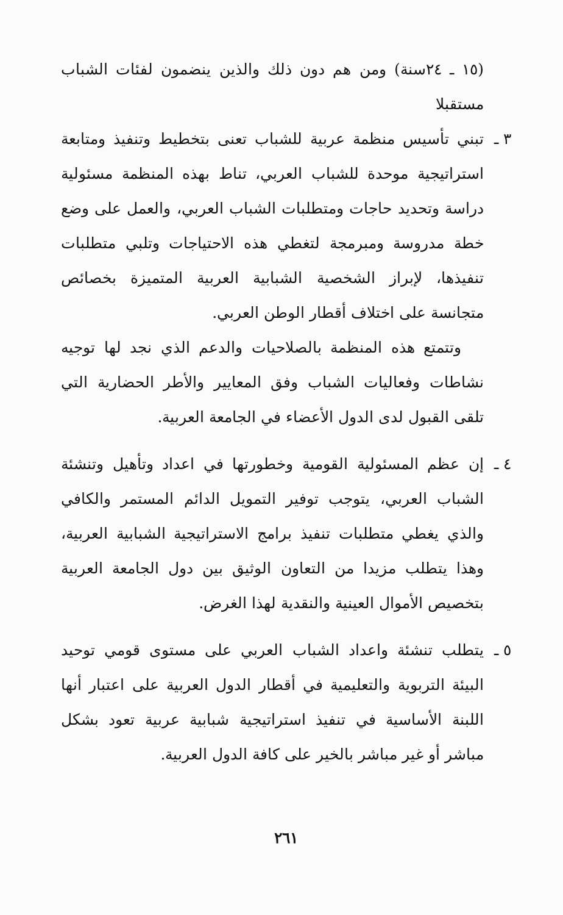(١٥ ـ ٢٤سنة) ومن هم دون ذلك والذين ينضمون لفئات الشباب مستقبلا
٣ ـ تبني تأسيس منظمة عربية للشباب تعنى بتخطيط وتنفيذ ومتابعة استراتيجية موحدة للشباب العربي، تناط بهذه المنظمة مسئولية دراسة وتحديد حاجات ومتطلبات الشباب العربي، والعمل على وضع خطة مدروسة ومبرمجة لتغطي هذه الاحتياجات وتلبي متطلبات تنفيذها، لإبراز الشخصية الشبابية العربية المتميزة بخصائص متجانسة على اختلاف أقطار الوطن العربي.
وتتمتع هذه المنظمة بالصلاحيات والدعم الذي نجد لها توجيه نشاطات وفعاليات الشباب وفق المعايير والأطر الحضارية التي تلقى القبول لدى الدول الأعضاء في الجامعة العربية.
٤ ـ إن عظم المسئولية القومية وخطورتها في اعداد وتأهيل وتنشئة الشباب العربي، يتوجب توفير التمويل الدائم المستمر والكافي والذي يغطي متطلبات تنفيذ برامج الاستراتيجية الشبابية العربية، وهذا يتطلب مزيدا من التعاون الوثيق بين دول الجامعة العربية بتخصيص الأموال العينية والنقدية لهذا الغرض.
٥ ـ يتطلب تنشئة واعداد الشباب العربي على مستوى قومي توحيد البيئة التربوية والتعليمية في أقطار الدول العربية على اعتبار أنها اللبنة الأساسية في تنفيذ استراتيجية شبابية عربية تعود بشكل مباشر أو غير مباشر بالخير على كافة الدول العربية.
٢٦١